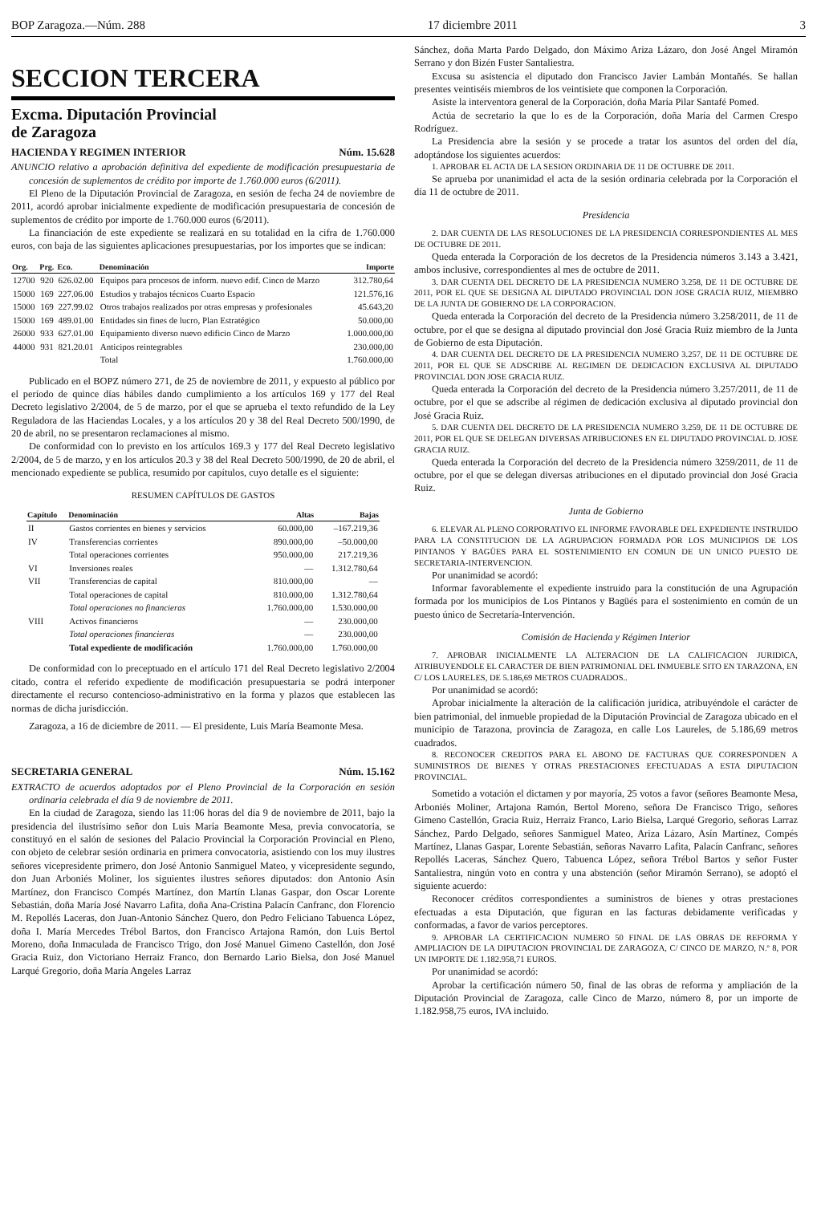BOP Zaragoza.—Núm. 288 17 diciembre 2011 3
SECCION TERCERA
Excma. Diputación Provincial
de Zaragoza
HACIENDA Y REGIMEN INTERIOR Núm. 15.628
ANUNCIO relativo a aprobación definitiva del expediente de modificación presupuestaria de concesión de suplementos de crédito por importe de 1.760.000 euros (6/2011).
El Pleno de la Diputación Provincial de Zaragoza, en sesión de fecha 24 de noviembre de 2011, acordó aprobar inicialmente expediente de modificación presupuestaria de concesión de suplementos de crédito por importe de 1.760.000 euros (6/2011).
La financiación de este expediente se realizará en su totalidad en la cifra de 1.760.000 euros, con baja de las siguientes aplicaciones presupuestarias, por los importes que se indican:
| Org. | Prg. | Eco. | Denominación | Importe |
| --- | --- | --- | --- | --- |
| 12700 | 920 | 626.02.00 | Equipos para procesos de inform. nuevo edif. Cinco de Marzo | 312.780,64 |
| 15000 | 169 | 227.06.00 | Estudios y trabajos técnicos Cuarto Espacio | 121.576,16 |
| 15000 | 169 | 227.99.02 | Otros trabajos realizados por otras empresas y profesionales | 45.643,20 |
| 15000 | 169 | 489.01.00 | Entidades sin fines de lucro, Plan Estratégico | 50.000,00 |
| 26000 | 933 | 627.01.00 | Equipamiento diverso nuevo edificio Cinco de Marzo | 1.000.000,00 |
| 44000 | 931 | 821.20.01 | Anticipos reintegrables | 230.000,00 |
| | | | Total | 1.760.000,00 |
Publicado en el BOPZ número 271, de 25 de noviembre de 2011, y expuesto al público por el período de quince días hábiles dando cumplimiento a los artículos 169 y 177 del Real Decreto legislativo 2/2004, de 5 de marzo, por el que se aprueba el texto refundido de la Ley Reguladora de las Haciendas Locales, y a los artículos 20 y 38 del Real Decreto 500/1990, de 20 de abril, no se presentaron reclamaciones al mismo.
De conformidad con lo previsto en los artículos 169.3 y 177 del Real Decreto legislativo 2/2004, de 5 de marzo, y en los artículos 20.3 y 38 del Real Decreto 500/1990, de 20 de abril, el mencionado expediente se publica, resumido por capítulos, cuyo detalle es el siguiente:
RESUMEN CAPÍTULOS DE GASTOS
| Capítulo | Denominación | Altas | Bajas |
| --- | --- | --- | --- |
| II | Gastos corrientes en bienes y servicios | 60.000,00 | –167.219,36 |
| IV | Transferencias corrientes | 890.000,00 | –50.000,00 |
| | Total operaciones corrientes | 950.000,00 | 217.219,36 |
| VI | Inversiones reales | — | 1.312.780,64 |
| VII | Transferencias de capital | 810.000,00 | — |
| | Total operaciones de capital | 810.000,00 | 1.312.780,64 |
| | Total operaciones no financieras | 1.760.000,00 | 1.530.000,00 |
| VIII | Activos financieros | — | 230.000,00 |
| | Total operaciones financieras | — | 230.000,00 |
| | Total expediente de modificación | 1.760.000,00 | 1.760.000,00 |
De conformidad con lo preceptuado en el artículo 171 del Real Decreto legislativo 2/2004 citado, contra el referido expediente de modificación presupuestaria se podrá interponer directamente el recurso contencioso-administrativo en la forma y plazos que establecen las normas de dicha jurisdicción.
Zaragoza, a 16 de diciembre de 2011. — El presidente, Luis María Beamonte Mesa.
SECRETARIA GENERAL Núm. 15.162
EXTRACTO de acuerdos adoptados por el Pleno Provincial de la Corporación en sesión ordinaria celebrada el día 9 de noviembre de 2011.
En la ciudad de Zaragoza, siendo las 11:06 horas del día 9 de noviembre de 2011, bajo la presidencia del ilustrísimo señor don Luis María Beamonte Mesa, previa convocatoria, se constituyó en el salón de sesiones del Palacio Provincial la Corporación Provincial en Pleno, con objeto de celebrar sesión ordinaria en primera convocatoria, asistiendo con los muy ilustres señores vicepresidente primero, don José Antonio Sanmiguel Mateo, y vicepresidente segundo, don Juan Arboniés Moliner, los siguientes ilustres señores diputados: don Antonio Asín Martínez, don Francisco Compés Martínez, don Martín Llanas Gaspar, don Oscar Lorente Sebastián, doña María José Navarro Lafita, doña Ana-Cristina Palacín Canfranc, don Florencio M. Repollés Laceras, don Juan-Antonio Sánchez Quero, don Pedro Feliciano Tabuenca López, doña I. María Mercedes Trébol Bartos, don Francisco Artajona Ramón, don Luis Bertol Moreno, doña Inmaculada de Francisco Trigo, don José Manuel Gimeno Castellón, don José Gracia Ruiz, don Victoriano Herraiz Franco, don Bernardo Lario Bielsa, don José Manuel Larqué Gregorio, doña María Angeles Larraz
Sánchez, doña Marta Pardo Delgado, don Máximo Ariza Lázaro, don José Angel Miramón Serrano y don Bizén Fuster Santaliestra.
Excusa su asistencia el diputado don Francisco Javier Lambán Montañés. Se hallan presentes veintiséis miembros de los veintisiete que componen la Corporación.
Asiste la interventora general de la Corporación, doña María Pilar Santafé Pomed.
Actúa de secretario la que lo es de la Corporación, doña María del Carmen Crespo Rodríguez.
La Presidencia abre la sesión y se procede a tratar los asuntos del orden del día, adoptándose los siguientes acuerdos:
1. APROBAR EL ACTA DE LA SESION ORDINARIA DE 11 DE OCTUBRE DE 2011.
Se aprueba por unanimidad el acta de la sesión ordinaria celebrada por la Corporación el día 11 de octubre de 2011.
Presidencia
2. DAR CUENTA DE LAS RESOLUCIONES DE LA PRESIDENCIA CORRESPONDIENTES AL MES DE OCTUBRE DE 2011.
Queda enterada la Corporación de los decretos de la Presidencia números 3.143 a 3.421, ambos inclusive, correspondientes al mes de octubre de 2011.
3. DAR CUENTA DEL DECRETO DE LA PRESIDENCIA NUMERO 3.258, DE 11 DE OCTUBRE DE 2011, POR EL QUE SE DESIGNA AL DIPUTADO PROVINCIAL DON JOSE GRACIA RUIZ, MIEMBRO DE LA JUNTA DE GOBIERNO DE LA CORPORACION.
Queda enterada la Corporación del decreto de la Presidencia número 3.258/2011, de 11 de octubre, por el que se designa al diputado provincial don José Gracia Ruiz miembro de la Junta de Gobierno de esta Diputación.
4. DAR CUENTA DEL DECRETO DE LA PRESIDENCIA NUMERO 3.257, DE 11 DE OCTUBRE DE 2011, POR EL QUE SE ADSCRIBE AL REGIMEN DE DEDICACION EXCLUSIVA AL DIPUTADO PROVINCIAL DON JOSE GRACIA RUIZ.
Queda enterada la Corporación del decreto de la Presidencia número 3.257/2011, de 11 de octubre, por el que se adscribe al régimen de dedicación exclusiva al diputado provincial don José Gracia Ruiz.
5. DAR CUENTA DEL DECRETO DE LA PRESIDENCIA NUMERO 3.259, DE 11 DE OCTUBRE DE 2011, POR EL QUE SE DELEGAN DIVERSAS ATRIBUCIONES EN EL DIPUTADO PROVINCIAL D. JOSE GRACIA RUIZ.
Queda enterada la Corporación del decreto de la Presidencia número 3259/2011, de 11 de octubre, por el que se delegan diversas atribuciones en el diputado provincial don José Gracia Ruiz.
Junta de Gobierno
6. ELEVAR AL PLENO CORPORATIVO EL INFORME FAVORABLE DEL EXPEDIENTE INSTRUIDO PARA LA CONSTITUCION DE LA AGRUPACION FORMADA POR LOS MUNICIPIOS DE LOS PINTANOS Y BAGÜES PARA EL SOSTENIMIENTO EN COMUN DE UN UNICO PUESTO DE SECRETARIA-INTERVENCION.
Por unanimidad se acordó:
Informar favorablemente el expediente instruido para la constitución de una Agrupación formada por los municipios de Los Pintanos y Bagüés para el sostenimiento en común de un puesto único de Secretaría-Intervención.
Comisión de Hacienda y Régimen Interior
7. APROBAR INICIALMENTE LA ALTERACION DE LA CALIFICACION JURIDICA, ATRIBUYENDOLE EL CARACTER DE BIEN PATRIMONIAL DEL INMUEBLE SITO EN TARAZONA, EN C/ LOS LAURELES, DE 5.186,69 METROS CUADRADOS..
Por unanimidad se acordó:
Aprobar inicialmente la alteración de la calificación jurídica, atribuyéndole el carácter de bien patrimonial, del inmueble propiedad de la Diputación Provincial de Zaragoza ubicado en el municipio de Tarazona, provincia de Zaragoza, en calle Los Laureles, de 5.186,69 metros cuadrados.
8. RECONOCER CREDITOS PARA EL ABONO DE FACTURAS QUE CORRESPONDEN A SUMINISTROS DE BIENES Y OTRAS PRESTACIONES EFECTUADAS A ESTA DIPUTACION PROVINCIAL.
Sometido a votación el dictamen y por mayoría, 25 votos a favor (señores Beamonte Mesa, Arboniés Moliner, Artajona Ramón, Bertol Moreno, señora De Francisco Trigo, señores Gimeno Castellón, Gracia Ruiz, Herraiz Franco, Lario Bielsa, Larqué Gregorio, señoras Larraz Sánchez, Pardo Delgado, señores Sanmiguel Mateo, Ariza Lázaro, Asín Martínez, Compés Martínez, Llanas Gaspar, Lorente Sebastián, señoras Navarro Lafita, Palacín Canfranc, señores Repollés Laceras, Sánchez Quero, Tabuenca López, señora Trébol Bartos y señor Fuster Santaliestra, ningún voto en contra y una abstención (señor Miramón Serrano), se adoptó el siguiente acuerdo:
Reconocer créditos correspondientes a suministros de bienes y otras prestaciones efectuadas a esta Diputación, que figuran en las facturas debidamente verificadas y conformadas, a favor de varios perceptores.
9. APROBAR LA CERTIFICACION NUMERO 50 FINAL DE LAS OBRAS DE REFORMA Y AMPLIACION DE LA DIPUTACION PROVINCIAL DE ZARAGOZA, C/ CINCO DE MARZO, N.º 8, POR UN IMPORTE DE 1.182.958,71 EUROS.
Por unanimidad se acordó:
Aprobar la certificación número 50, final de las obras de reforma y ampliación de la Diputación Provincial de Zaragoza, calle Cinco de Marzo, número 8, por un importe de 1.182.958,75 euros, IVA incluido.